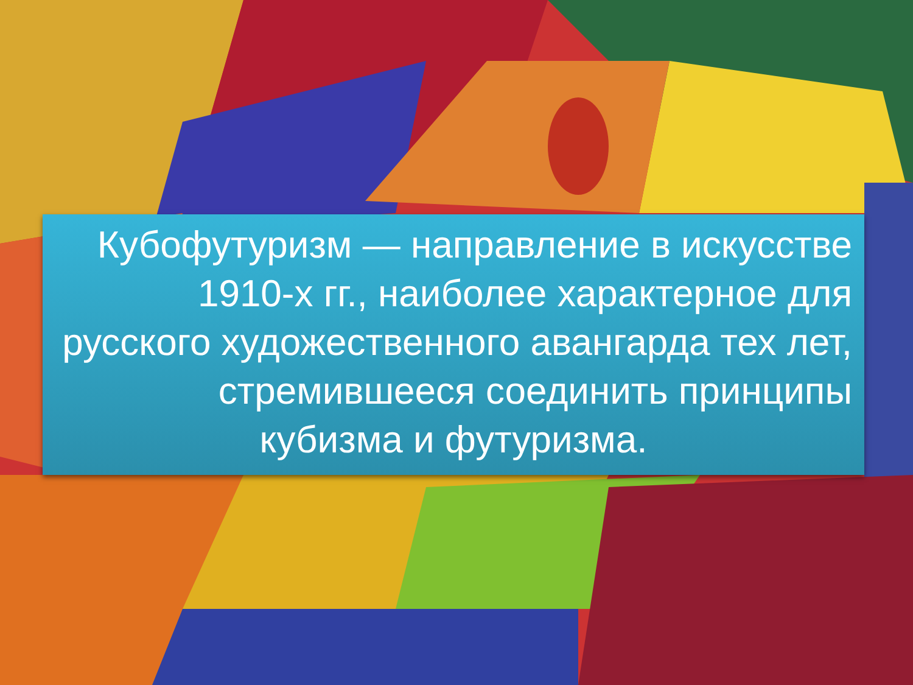Кубофутуризм — направление в искусстве 1910-х гг., наиболее характерное для русского художественного авангарда тех лет, стремившееся соединить принципы
кубизма и футуризма.